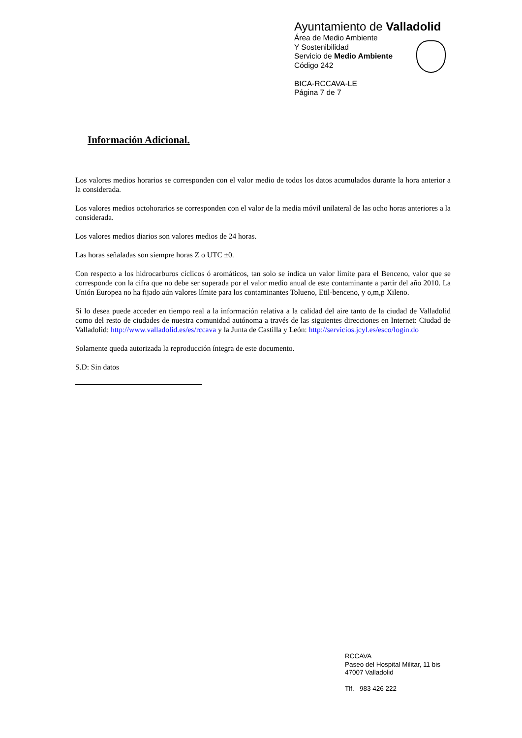Ayuntamiento de Valladolid
Área de Medio Ambiente
Y Sostenibilidad
Servicio de Medio Ambiente
Código 242
BICA-RCCAVA-LE
Página 7 de 7
Información Adicional.
Los valores medios horarios se corresponden con el valor medio de todos los datos acumulados durante la hora anterior a la considerada.
Los valores medios octohorarios se corresponden con el valor de la media móvil unilateral de las ocho horas anteriores a la considerada.
Los valores medios diarios son valores medios de 24 horas.
Las horas señaladas son siempre horas Z o UTC ±0.
Con respecto a los hidrocarburos cíclicos ó aromáticos, tan solo se indica un valor límite para el Benceno, valor que se corresponde con la cifra que no debe ser superada por el valor medio anual de este contaminante a partir del año 2010. La Unión Europea no ha fijado aún valores límite para los contaminantes Tolueno, Etil-benceno, y o,m,p Xileno.
Si lo desea puede acceder en tiempo real a la información relativa a la calidad del aire tanto de la ciudad de Valladolid como del resto de ciudades de nuestra comunidad autónoma a través de las siguientes direcciones en Internet: Ciudad de Valladolid: http://www.valladolid.es/es/rccava y la Junta de Castilla y León: http://servicios.jcyl.es/esco/login.do
Solamente queda autorizada la reproducción íntegra de este documento.
S.D: Sin datos
RCCAVA
Paseo del Hospital Militar, 11 bis
47007 Valladolid
Tlf. 983 426 222